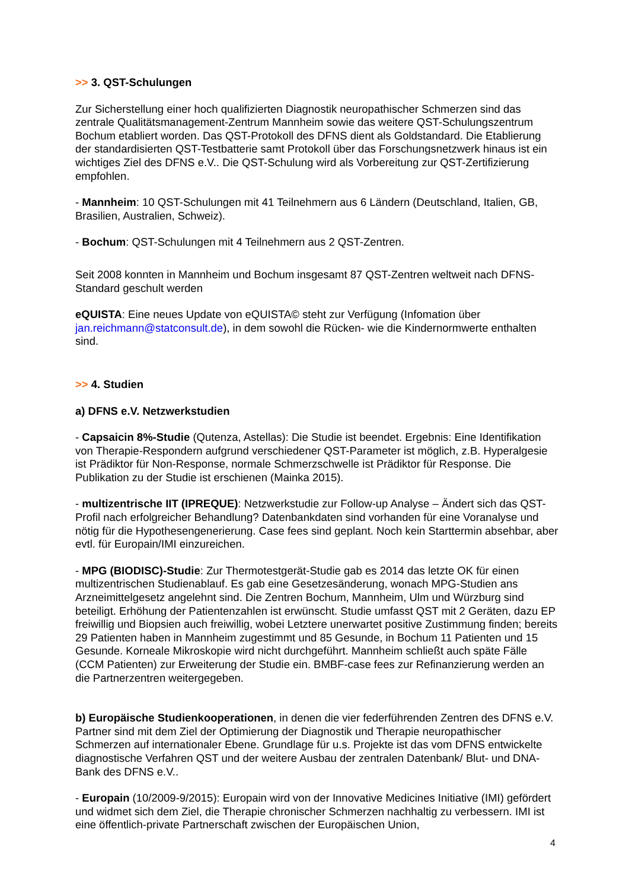>> 3. QST-Schulungen
Zur Sicherstellung einer hoch qualifizierten Diagnostik neuropathischer Schmerzen sind das zentrale Qualitätsmanagement-Zentrum Mannheim sowie das weitere QST-Schulungszentrum Bochum etabliert worden. Das QST-Protokoll des DFNS dient als Goldstandard. Die Etablierung der standardisierten QST-Testbatterie samt Protokoll über das Forschungsnetzwerk hinaus ist ein wichtiges Ziel des DFNS e.V.. Die QST-Schulung wird als Vorbereitung zur QST-Zertifizierung empfohlen.
- Mannheim: 10 QST-Schulungen mit 41 Teilnehmern aus 6 Ländern (Deutschland, Italien, GB, Brasilien, Australien, Schweiz).
- Bochum: QST-Schulungen mit 4 Teilnehmern aus 2 QST-Zentren.
Seit 2008 konnten in Mannheim und Bochum insgesamt 87 QST-Zentren weltweit nach DFNS-Standard geschult werden
eQUISTA: Eine neues Update von eQUISTA© steht zur Verfügung (Infomation über jan.reichmann@statconsult.de), in dem sowohl die Rücken- wie die Kindernormwerte enthalten sind.
>> 4. Studien
a) DFNS e.V. Netzwerkstudien
- Capsaicin 8%-Studie (Qutenza, Astellas): Die Studie ist beendet. Ergebnis: Eine Identifikation von Therapie-Respondern aufgrund verschiedener QST-Parameter ist möglich, z.B. Hyperalgesie ist Prädiktor für Non-Response, normale Schmerzschwelle ist Prädiktor für Response. Die Publikation zu der Studie ist erschienen (Mainka 2015).
- multizentrische IIT (IPREQUE): Netzwerkstudie zur Follow-up Analyse – Ändert sich das QST-Profil nach erfolgreicher Behandlung? Datenbankdaten sind vorhanden für eine Voranalyse und nötig für die Hypothesengenerierung. Case fees sind geplant. Noch kein Starttermin absehbar, aber evtl. für Europain/IMI einzureichen.
- MPG (BIODISC)-Studie: Zur Thermotestgerät-Studie gab es 2014 das letzte OK für einen multizentrischen Studienablauf. Es gab eine Gesetzesänderung, wonach MPG-Studien ans Arzneimittelgesetz angelehnt sind. Die Zentren Bochum, Mannheim, Ulm und Würzburg sind beteiligt. Erhöhung der Patientenzahlen ist erwünscht. Studie umfasst QST mit 2 Geräten, dazu EP freiwillig und Biopsien auch freiwillig, wobei Letztere unerwartet positive Zustimmung finden; bereits 29 Patienten haben in Mannheim zugestimmt und 85 Gesunde, in Bochum 11 Patienten und 15 Gesunde. Korneale Mikroskopie wird nicht durchgeführt. Mannheim schließt auch späte Fälle (CCM Patienten) zur Erweiterung der Studie ein. BMBF-case fees zur Refinanzierung werden an die Partnerzentren weitergegeben.
b) Europäische Studienkooperationen, in denen die vier federführenden Zentren des DFNS e.V. Partner sind mit dem Ziel der Optimierung der Diagnostik und Therapie neuropathischer Schmerzen auf internationaler Ebene. Grundlage für u.s. Projekte ist das vom DFNS entwickelte diagnostische Verfahren QST und der weitere Ausbau der zentralen Datenbank/ Blut- und DNA-Bank des DFNS e.V..
- Europain (10/2009-9/2015): Europain wird von der Innovative Medicines Initiative (IMI) gefördert und widmet sich dem Ziel, die Therapie chronischer Schmerzen nachhaltig zu verbessern. IMI ist eine öffentlich-private Partnerschaft zwischen der Europäischen Union,
4